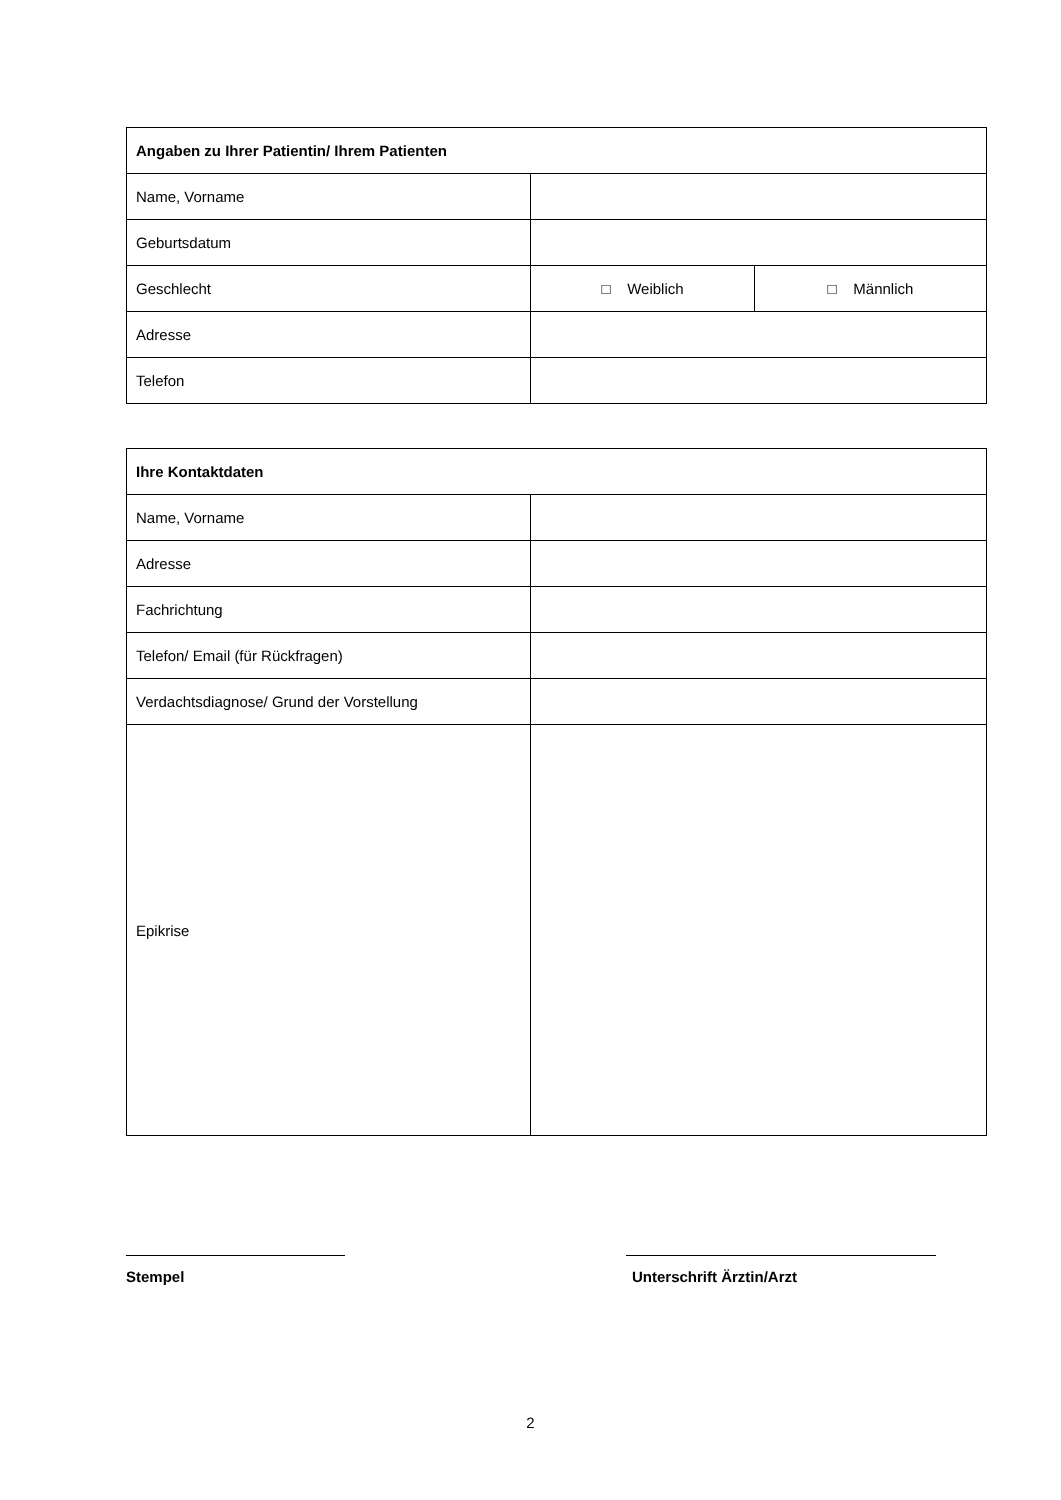| Angaben zu Ihrer Patientin/ Ihrem Patienten | | |
| --- | --- | --- |
| Name, Vorname | | |
| Geburtsdatum | | |
| Geschlecht | □ Weiblich | □ Männlich |
| Adresse | | |
| Telefon | | |
| Ihre Kontaktdaten | |
| --- | --- |
| Name, Vorname | |
| Adresse | |
| Fachrichtung | |
| Telefon/ Email (für Rückfragen) | |
| Verdachtsdiagnose/ Grund der Vorstellung | |
| Epikrise | |
Stempel Unterschrift Ärztin/Arzt
2